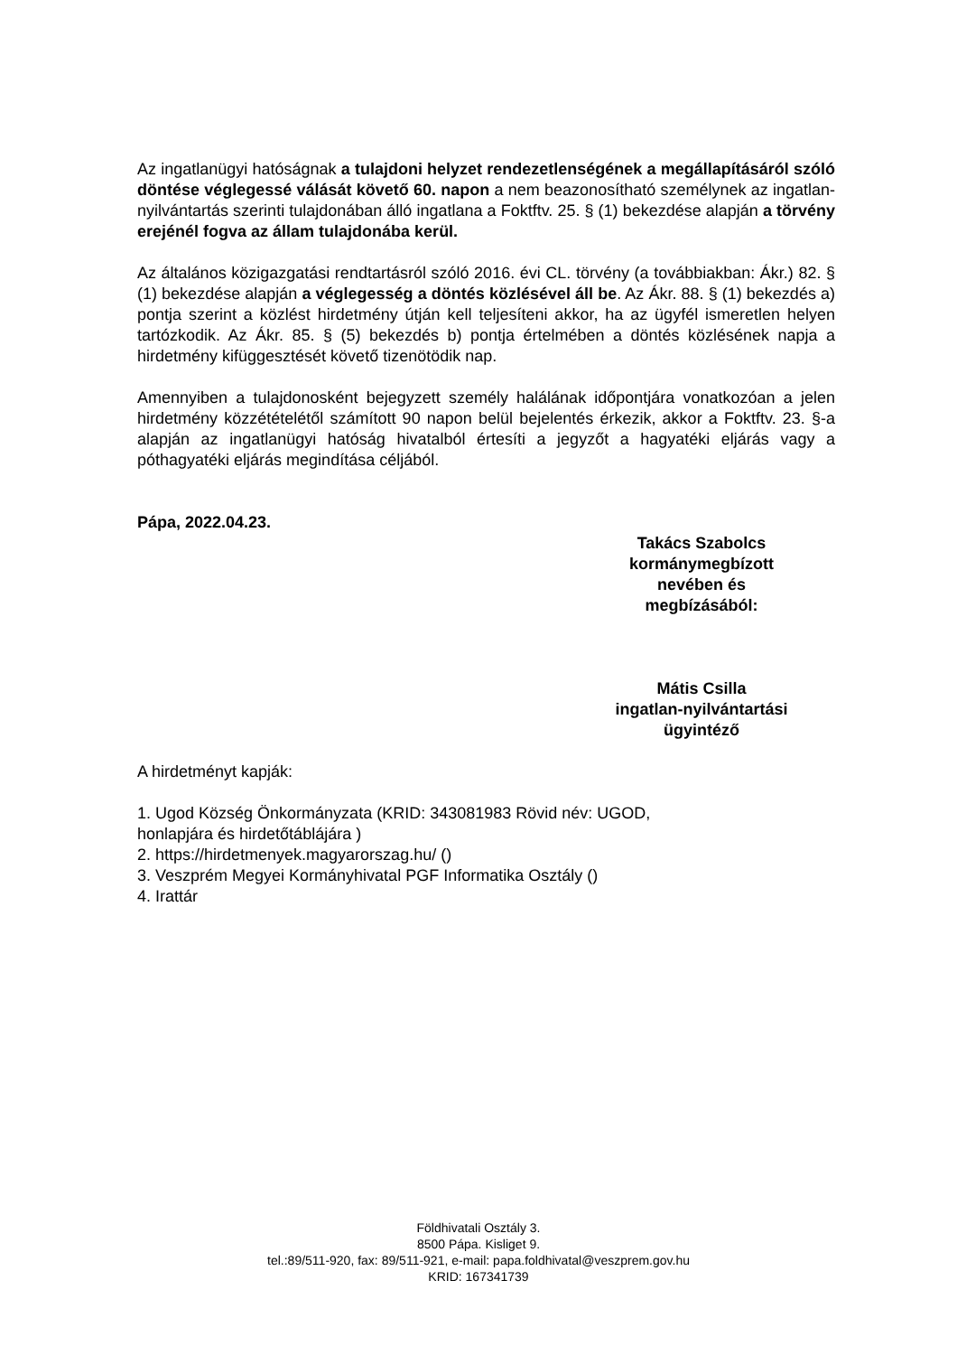Az ingatlanügyi hatóságnak a tulajdoni helyzet rendezetlenségének a megállapításáról szóló döntése véglegessé válását követő 60. napon a nem beazonosítható személynek az ingatlan- nyilvántartás szerinti tulajdonában álló ingatlana a Foktftv. 25. § (1) bekezdése alapján a törvény erejénél fogva az állam tulajdonába kerül.
Az általános közigazgatási rendtartásról szóló 2016. évi CL. törvény (a továbbiakban: Ákr.) 82. § (1) bekezdése alapján a véglegesség a döntés közlésével áll be. Az Ákr. 88. § (1) bekezdés a) pontja szerint a közlést hirdetmény útján kell teljesíteni akkor, ha az ügyfél ismeretlen helyen tartózkodik. Az Ákr. 85. § (5) bekezdés b) pontja értelmében a döntés közlésének napja a hirdetmény kifüggesztését követő tizenötödik nap.
Amennyiben a tulajdonosként bejegyzett személy halálának időpontjára vonatkozóan a jelen hirdetmény közzétételétől számított 90 napon belül bejelentés érkezik, akkor a Foktftv. 23. §-a alapján az ingatlanügyi hatóság hivatalból értesíti a jegyzőt a hagyatéki eljárás vagy a póthagyatéki eljárás megindítása céljából.
Pápa, 2022.04.23.
Takács Szabolcs
kormánymegbízott
nevében és
megbízásából:
Mátis Csilla
ingatlan-nyilvántartási
ügyintéző
A hirdetményt kapják:
1. Ugod Község Önkormányzata (KRID: 343081983 Rövid név: UGOD,
honlapjára és hirdetőtáblájára )
2. https://hirdetmenyek.magyarorszag.hu/ ()
3. Veszprém Megyei Kormányhivatal PGF Informatika Osztály ()
4. Irattár
Földhivatali Osztály 3.
8500 Pápa. Kisliget 9.
tel.:89/511-920, fax: 89/511-921, e-mail: papa.foldhivatal@veszprem.gov.hu
KRID: 167341739